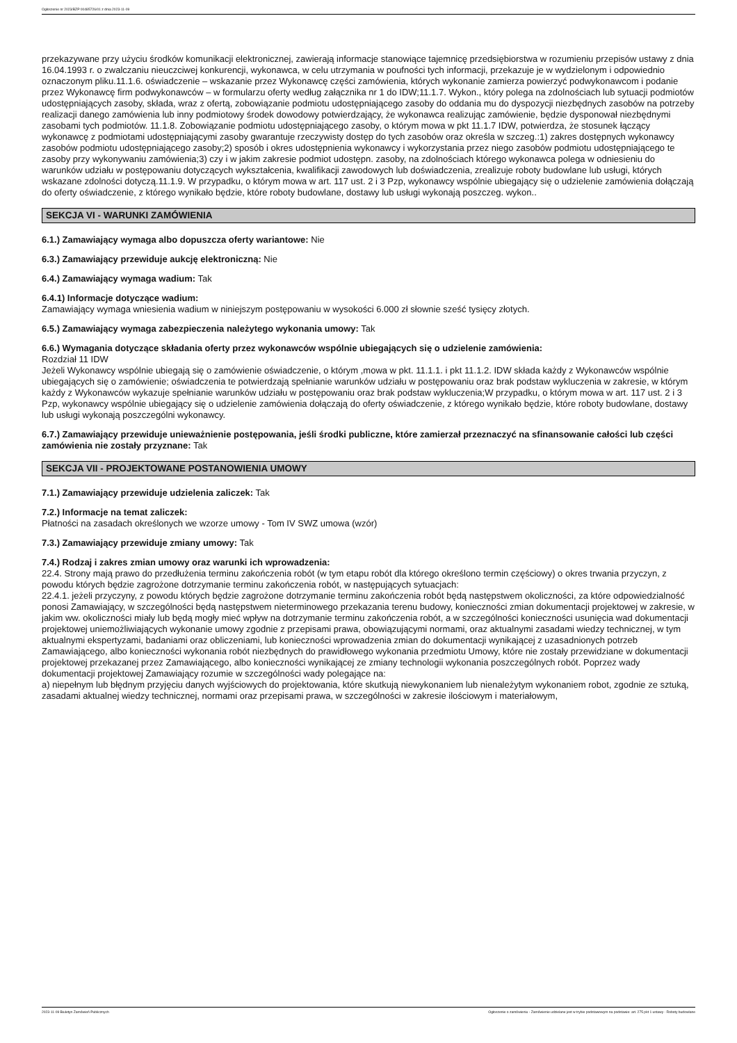Ogłoszenie nr 2023/BZP 00485726/01 z dnia 2023-11-09
przekazywane przy użyciu środków komunikacji elektronicznej, zawierają informacje stanowiące tajemnicę przedsiębiorstwa w rozumieniu przepisów ustawy z dnia 16.04.1993 r. o zwalczaniu nieuczciwej konkurencji, wykonawca, w celu utrzymania w poufności tych informacji, przekazuje je w wydzielonym i odpowiednio oznaczonym pliku.11.1.6. oświadczenie – wskazanie przez Wykonawcę części zamówienia, których wykonanie zamierza powierzyć podwykonawcom i podanie przez Wykonawcę firm podwykonawców – w formularzu oferty według załącznika nr 1 do IDW;11.1.7. Wykon., który polega na zdolnościach lub sytuacji podmiotów udostępniających zasoby, składa, wraz z ofertą, zobowiązanie podmiotu udostępniającego zasoby do oddania mu do dyspozycji niezbędnych zasobów na potrzeby realizacji danego zamówienia lub inny podmiotowy środek dowodowy potwierdzający, że wykonawca realizując zamówienie, będzie dysponował niezbędnymi zasobami tych podmiotów. 11.1.8. Zobowiązanie podmiotu udostępniającego zasoby, o którym mowa w pkt 11.1.7 IDW, potwierdza, że stosunek łączący wykonawcę z podmiotami udostępniającymi zasoby gwarantuje rzeczywisty dostęp do tych zasobów oraz określa w szczeg.:1) zakres dostępnych wykonawcy zasobów podmiotu udostępniającego zasoby;2) sposób i okres udostępnienia wykonawcy i wykorzystania przez niego zasobów podmiotu udostępniającego te zasoby przy wykonywaniu zamówienia;3) czy i w jakim zakresie podmiot udostępn. zasoby, na zdolnościach którego wykonawca polega w odniesieniu do warunków udziału w postępowaniu dotyczących wykształcenia, kwalifikacji zawodowych lub doświadczenia, zrealizuje roboty budowlane lub usługi, których wskazane zdolności dotyczą.11.1.9. W przypadku, o którym mowa w art. 117 ust. 2 i 3 Pzp, wykonawcy wspólnie ubiegający się o udzielenie zamówienia dołączają do oferty oświadczenie, z którego wynikało będzie, które roboty budowlane, dostawy lub usługi wykonają poszczeg. wykon..
SEKCJA VI - WARUNKI ZAMÓWIENIA
6.1.) Zamawiający wymaga albo dopuszcza oferty wariantowe: Nie
6.3.) Zamawiający przewiduje aukcję elektroniczną: Nie
6.4.) Zamawiający wymaga wadium: Tak
6.4.1) Informacje dotyczące wadium:
Zamawiający wymaga wniesienia wadium w niniejszym postępowaniu w wysokości 6.000 zł słownie sześć tysięcy złotych.
6.5.) Zamawiający wymaga zabezpieczenia należytego wykonania umowy: Tak
6.6.) Wymagania dotyczące składania oferty przez wykonawców wspólnie ubiegających się o udzielenie zamówienia:
Rozdział 11 IDW
Jeżeli Wykonawcy wspólnie ubiegają się o zamówienie oświadczenie, o którym ,mowa w pkt. 11.1.1. i pkt 11.1.2. IDW składa każdy z Wykonawców wspólnie ubiegających się o zamówienie; oświadczenia te potwierdzają spełnianie warunków udziału w postępowaniu oraz brak podstaw wykluczenia w zakresie, w którym każdy z Wykonawców wykazuje spełnianie warunków udziału w postępowaniu oraz brak podstaw wykluczenia;W przypadku, o którym mowa w art. 117 ust. 2 i 3 Pzp, wykonawcy wspólnie ubiegający się o udzielenie zamówienia dołączają do oferty oświadczenie, z którego wynikało będzie, które roboty budowlane, dostawy lub usługi wykonają poszczególni wykonawcy.
6.7.) Zamawiający przewiduje unieważnienie postępowania, jeśli środki publiczne, które zamierzał przeznaczyć na sfinansowanie całości lub części zamówienia nie zostały przyznane: Tak
SEKCJA VII - PROJEKTOWANE POSTANOWIENIA UMOWY
7.1.) Zamawiający przewiduje udzielenia zaliczek: Tak
7.2.) Informacje na temat zaliczek:
Płatności na zasadach określonych we wzorze umowy - Tom IV SWZ umowa (wzór)
7.3.) Zamawiający przewiduje zmiany umowy: Tak
7.4.) Rodzaj i zakres zmian umowy oraz warunki ich wprowadzenia:
22.4. Strony mają prawo do przedłużenia terminu zakończenia robót (w tym etapu robót dla którego określono termin częściowy) o okres trwania przyczyn, z powodu których będzie zagrożone dotrzymanie terminu zakończenia robót, w następujących sytuacjach:
22.4.1. jeżeli przyczyny, z powodu których będzie zagrożone dotrzymanie terminu zakończenia robót będą następstwem okoliczności, za które odpowiedzialność ponosi Zamawiający, w szczególności będą następstwem nieterminowego przekazania terenu budowy, konieczności zmian dokumentacji projektowej w zakresie, w jakim ww. okoliczności miały lub będą mogły mieć wpływ na dotrzymanie terminu zakończenia robót, a w szczególności konieczności usunięcia wad dokumentacji projektowej uniemożliwiających wykonanie umowy zgodnie z przepisami prawa, obowiązującymi normami, oraz aktualnymi zasadami wiedzy technicznej, w tym aktualnymi ekspertyzami, badaniami oraz obliczeniami, lub konieczności wprowadzenia zmian do dokumentacji wynikającej z uzasadnionych potrzeb Zamawiającego, albo konieczności wykonania robót niezbędnych do prawidłowego wykonania przedmiotu Umowy, które nie zostały przewidziane w dokumentacji projektowej przekazanej przez Zamawiającego, albo konieczności wynikającej ze zmiany technologii wykonania poszczególnych robót. Poprzez wady dokumentacji projektowej Zamawiający rozumie w szczególności wady polegające na:
a) niepełnym lub błędnym przyjęciu danych wyjściowych do projektowania, które skutkują niewykonaniem lub nienależytym wykonaniem robot, zgodnie ze sztuką, zasadami aktualnej wiedzy technicznej, normami oraz przepisami prawa, w szczególności w zakresie ilościowym i materiałowym,
2023-11-09 Biuletyn Zamówień Publicznych Ogłoszenie o zamówieniu - Zamówienie udzielane jest w trybie podstawowym na podstawie: art. 275 pkt 1 ustawy - Roboty budowlane